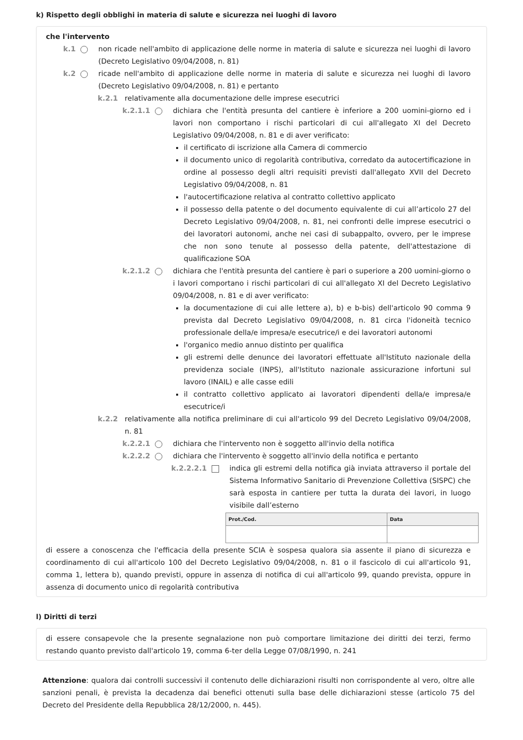k) Rispetto degli obblighi in materia di salute e sicurezza nei luoghi di lavoro
che l'intervento
k.1 non ricade nell'ambito di applicazione delle norme in materia di salute e sicurezza nei luoghi di lavoro (Decreto Legislativo 09/04/2008, n. 81)
k.2 ricade nell'ambito di applicazione delle norme in materia di salute e sicurezza nei luoghi di lavoro (Decreto Legislativo 09/04/2008, n. 81) e pertanto
k.2.1 relativamente alla documentazione delle imprese esecutrici
k.2.1.1 dichiara che l'entità presunta del cantiere è inferiore a 200 uomini-giorno ed i lavori non comportano i rischi particolari di cui all'allegato XI del Decreto Legislativo 09/04/2008, n. 81 e di aver verificato:
il certificato di iscrizione alla Camera di commercio
il documento unico di regolarità contributiva, corredato da autocertificazione in ordine al possesso degli altri requisiti previsti dall'allegato XVII del Decreto Legislativo 09/04/2008, n. 81
l'autocertificazione relativa al contratto collettivo applicato
il possesso della patente o del documento equivalente di cui all’articolo 27 del Decreto Legislativo 09/04/2008, n. 81, nei confronti delle imprese esecutrici o dei lavoratori autonomi, anche nei casi di subappalto, ovvero, per le imprese che non sono tenute al possesso della patente, dell'attestazione di qualificazione SOA
k.2.1.2 dichiara che l'entità presunta del cantiere è pari o superiore a 200 uomini-giorno o i lavori comportano i rischi particolari di cui all'allegato XI del Decreto Legislativo 09/04/2008, n. 81 e di aver verificato:
la documentazione di cui alle lettere a), b) e b-bis) dell'articolo 90 comma 9 prevista dal Decreto Legislativo 09/04/2008, n. 81 circa l'idoneità tecnico professionale della/e impresa/e esecutrice/i e dei lavoratori autonomi
l'organico medio annuo distinto per qualifica
gli estremi delle denunce dei lavoratori effettuate all'Istituto nazionale della previdenza sociale (INPS), all'Istituto nazionale assicurazione infortuni sul lavoro (INAIL) e alle casse edili
il contratto collettivo applicato ai lavoratori dipendenti della/e impresa/e esecutrice/i
k.2.2 relativamente alla notifica preliminare di cui all'articolo 99 del Decreto Legislativo 09/04/2008, n. 81
k.2.2.1 dichiara che l'intervento non è soggetto all'invio della notifica
k.2.2.2 dichiara che l'intervento è soggetto all'invio della notifica e pertanto
k.2.2.2.1 indica gli estremi della notifica già inviata attraverso il portale del Sistema Informativo Sanitario di Prevenzione Collettiva (SISPC) che sarà esposta in cantiere per tutta la durata dei lavori, in luogo visibile dall’esterno
| Prot./Cod. | Data |
| --- | --- |
di essere a conoscenza che l'efficacia della presente SCIA è sospesa qualora sia assente il piano di sicurezza e coordinamento di cui all'articolo 100 del Decreto Legislativo 09/04/2008, n. 81 o il fascicolo di cui all'articolo 91, comma 1, lettera b), quando previsti, oppure in assenza di notifica di cui all'articolo 99, quando prevista, oppure in assenza di documento unico di regolarità contributiva
l) Diritti di terzi
di essere consapevole che la presente segnalazione non può comportare limitazione dei diritti dei terzi, fermo restando quanto previsto dall'articolo 19, comma 6-ter della Legge 07/08/1990, n. 241
Attenzione: qualora dai controlli successivi il contenuto delle dichiarazioni risulti non corrispondente al vero, oltre alle sanzioni penali, è prevista la decadenza dai benefici ottenuti sulla base delle dichiarazioni stesse (articolo 75 del Decreto del Presidente della Repubblica 28/12/2000, n. 445).